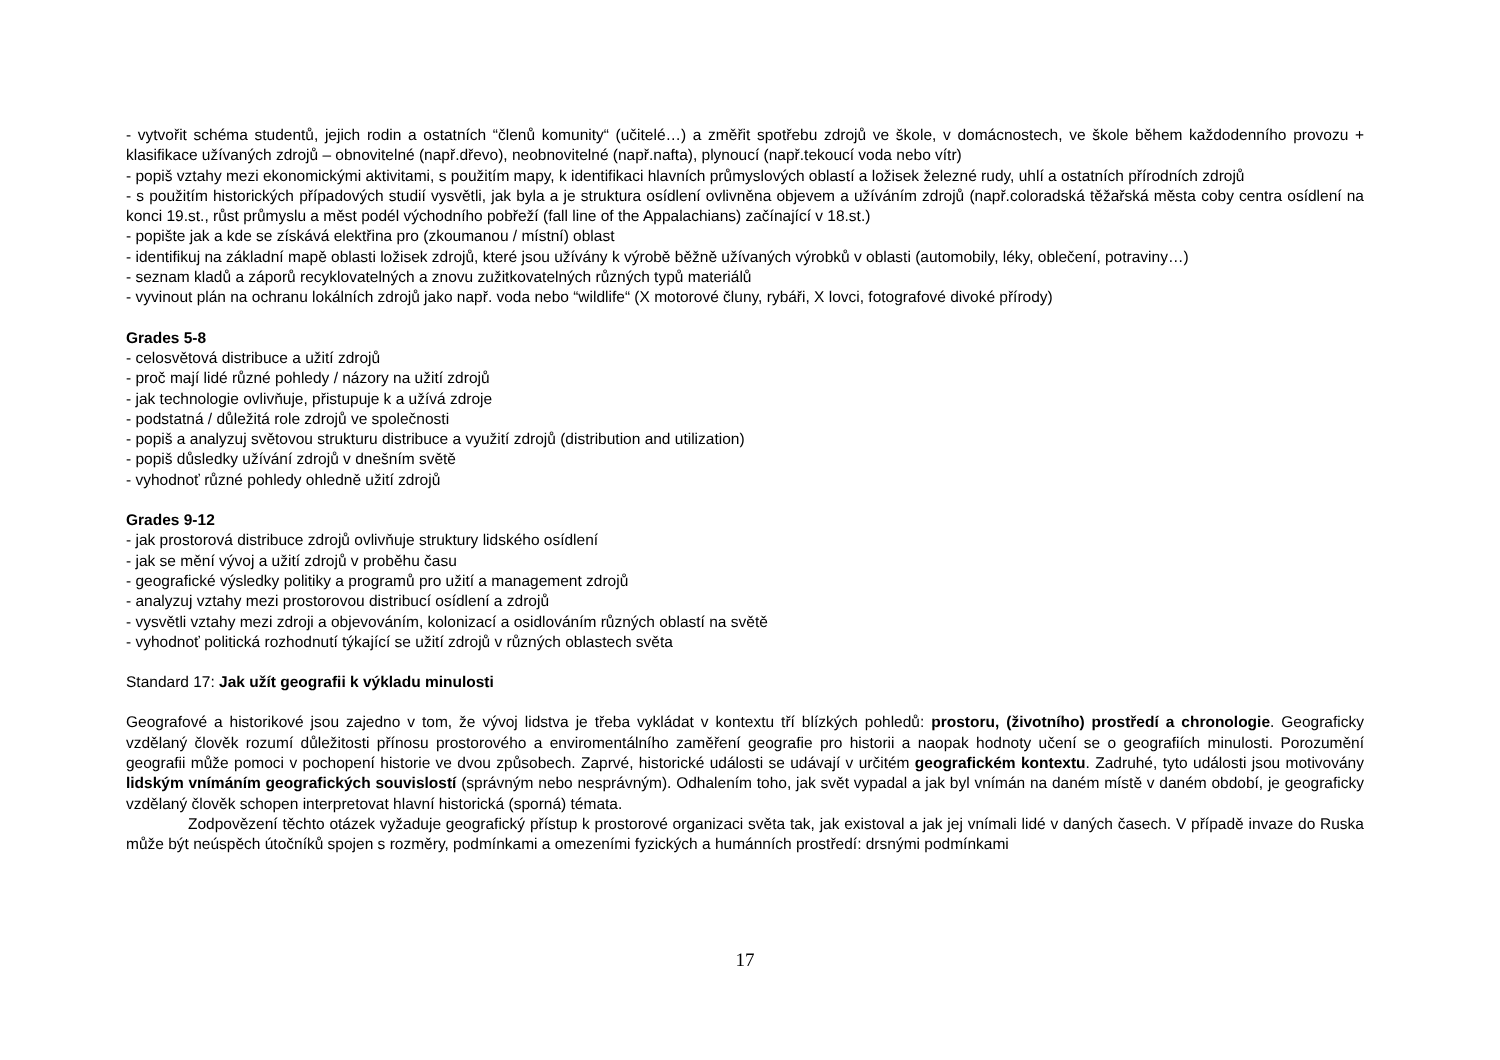- vytvořit schéma studentů, jejich rodin a ostatních “členů komunity“ (učitelé…) a změřit spotřebu zdrojů ve škole, v domácnostech, ve škole během každodenního provozu + klasifikace užívaných zdrojů – obnovitelné (např.dřevo), neobnovitelné (např.nafta), plynoucí (např.tekoucí voda nebo vítr)
- popiš vztahy mezi ekonomickými aktivitami, s použitím mapy, k identifikaci hlavních průmyslových oblastí a ložisek železné rudy, uhlí a ostatních přírodních zdrojů
- s použitím historických případových studií vysvětli, jak byla a je struktura osídlení ovlivněna objevem a užíváním zdrojů (např.coloradská těžařská města coby centra osídlení na konci 19.st., růst průmyslu a měst podél východního pobřeží (fall line of the Appalachians) začínající v 18.st.)
- popište jak a kde se získává elektřina pro (zkoumanou / místní) oblast
- identifikuj na základní mapě oblasti ložisek zdrojů, které jsou užívány k výrobě běžně užívaných výrobků v oblasti (automobily, léky, oblečení, potraviny…)
- seznam kladů a záporů recyklovatelných a znovu zužitkovatelných různých typů materiálů
- vyvinout plán na ochranu lokálních zdrojů jako např. voda nebo “wildlife“ (X motorové čluny, rybáři, X lovci, fotografové divoké přírody)
Grades 5-8
- celosvětová distribuce a užití zdrojů
- proč mají lidé různé pohledy / názory na užití zdrojů
- jak technologie ovlivňuje, přistupuje k a užívá zdroje
- podstatná / důležitá role zdrojů ve společnosti
- popiš a analyzuj světovou strukturu distribuce a využití zdrojů (distribution and utilization)
- popiš důsledky užívání zdrojů v dnešním světě
- vyhodnoť různé pohledy ohledně užití zdrojů
Grades 9-12
- jak prostorová distribuce zdrojů ovlivňuje struktury lidského osídlení
- jak se mění vývoj a užití zdrojů v proběhu času
- geografické výsledky politiky a programů pro užití a management zdrojů
- analyzuj vztahy mezi prostorovou distribucí osídlení a zdrojů
- vysvětli vztahy mezi zdroji a objevováním, kolonizací a osidlováním různých oblastí na světě
- vyhodnoť politická rozhodnutí týkající se užití zdrojů v různých oblastech světa
Standard 17: Jak užít geografii k výkladu minulosti
Geografové a historikové jsou zajedno v tom, že vývoj lidstva je třeba vykládat v kontextu tří blízkých pohledů: prostoru, (životního) prostředí a chronologie. Geograficky vzdělaný člověk rozumí důležitosti přínosu prostorového a enviromentálního zaměření geografie pro historii a naopak hodnoty učení se o geografiích minulosti. Porozumění geografii může pomoci v pochopení historie ve dvou způsobech. Zaprvé, historické události se udávají v určitém geografickém kontextu. Zadruhé, tyto události jsou motivovány lidským vnímáním geografických souvislostí (správným nebo nesprávným). Odhalením toho, jak svět vypadal a jak byl vnímán na daném místě v daném období, je geograficky vzdělaný člověk schopen interpretovat hlavní historická (sporná) témata.
Zodpovězení těchto otázek vyžaduje geografický přístup k prostorové organizaci světa tak, jak existoval a jak jej vnímali lidé v daných časech. V případě invaze do Ruska může být neúspěch útočníků spojen s rozměry, podmínkami a omezeními fyzických a humánních prostředí: drsnými podmínkami
17